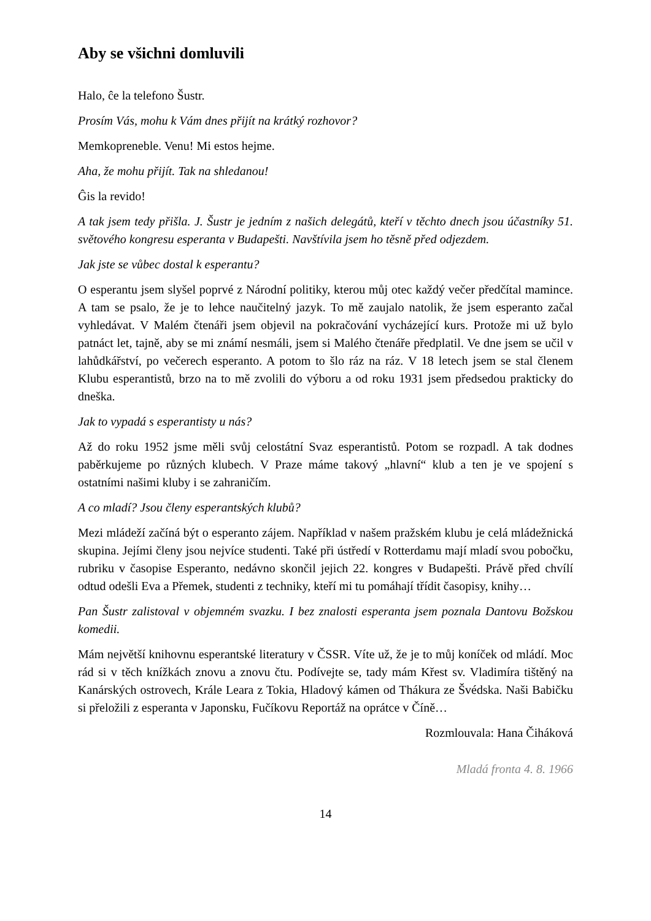Aby se všichni domluvili
Halo, ĉe la telefono Šustr.
Prosím Vás, mohu k Vám dnes přijít na krátký rozhovor?
Memkopreneble. Venu! Mi estos hejme.
Aha, že mohu přijít. Tak na shledanou!
Ĝis la revido!
A tak jsem tedy přišla. J. Šustr je jedním z našich delegátů, kteří v těchto dnech jsou účastníky 51. světového kongresu esperanta v Budapešti. Navštívila jsem ho těsně před odjezdem.
Jak jste se vůbec dostal k esperantu?
O esperantu jsem slyšel poprvé z Národní politiky, kterou můj otec každý večer předčítal mamince. A tam se psalo, že je to lehce naučitelný jazyk. To mě zaujalo natolik, že jsem esperanto začal vyhledávat. V Malém čtenáři jsem objevil na pokračování vycházející kurs. Protože mi už bylo patnáct let, tajně, aby se mi známí nesmáli, jsem si Malého čtenáře předplatil. Ve dne jsem se učil v lahůdkářství, po večerech esperanto. A potom to šlo ráz na ráz. V 18 letech jsem se stal členem Klubu esperantistů, brzo na to mě zvolili do výboru a od roku 1931 jsem předsedou prakticky do dneška.
Jak to vypadá s esperantisty u nás?
Až do roku 1952 jsme měli svůj celostátní Svaz esperantistů. Potom se rozpadl. A tak dodnes paběrkujeme po různých klubech. V Praze máme takový „hlavní“ klub a ten je ve spojení s ostatními našimi kluby i se zahraničím.
A co mladí? Jsou členy esperantských klubů?
Mezi mládeží začíná být o esperanto zájem. Například v našem pražském klubu je celá mládežnická skupina. Jejími členy jsou nejvíce studenti. Také při ústředí v Rotterdamu mají mladí svou pobočku, rubriku v časopise Esperanto, nedávno skončil jejich 22. kongres v Budapešti. Právě před chvílí odtud odešli Eva a Přemek, studenti z techniky, kteří mi tu pomáhají třídit časopisy, knihy…
Pan Šustr zalistoval v objemném svazku. I bez znalosti esperanta jsem poznala Dantovu Božskou komedii.
Mám největší knihovnu esperantské literatury v ČSSR. Víte už, že je to můj koníček od mládí. Moc rád si v těch knížkách znovu a znovu čtu. Podívejte se, tady mám Křest sv. Vladimíra tištěný na Kanárských ostrovech, Krále Leara z Tokia, Hladový kámen od Thákura ze Švédska. Naši Babičku si přeložili z esperanta v Japonsku, Fučíkovu Reportáž na oprátce v Číně…
Rozmlouvala: Hana Čiháková
Mladá fronta 4. 8. 1966
14